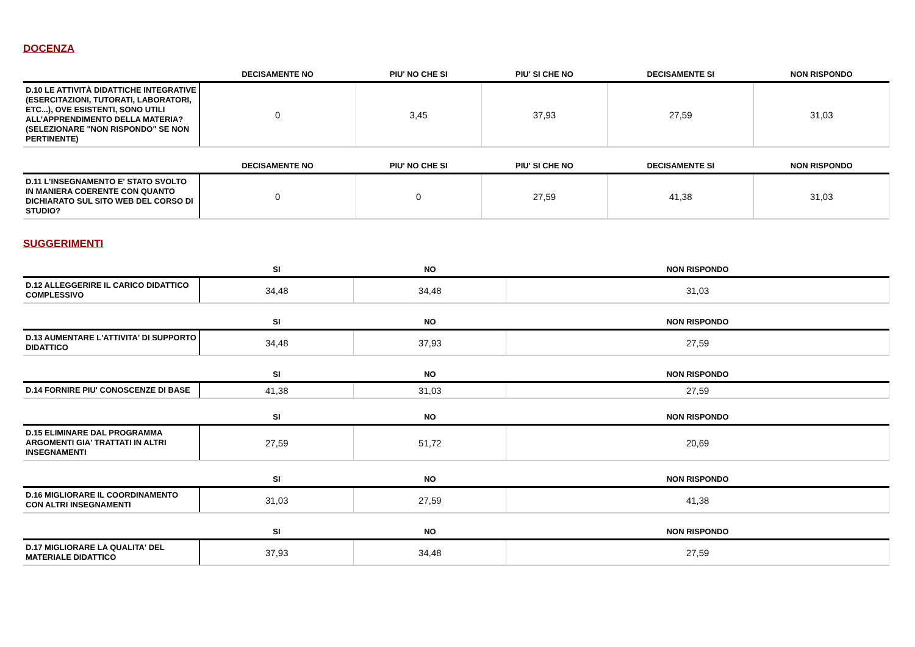DOCENZA
| | DECISAMENTE NO | PIU' NO CHE SI | PIU' SI CHE NO | DECISAMENTE SI | NON RISPONDO |
| --- | --- | --- | --- | --- | --- |
| D.10 LE ATTIVITÀ DIDATTICHE INTEGRATIVE (ESERCITAZIONI, TUTORATI, LABORATORI, ETC...), OVE ESISTENTI, SONO UTILI ALL’APPRENDIMENTO DELLA MATERIA? (SELEZIONARE "NON RISPONDO" SE NON PERTINENTE) | 0 | 3,45 | 37,93 | 27,59 | 31,03 |
| | DECISAMENTE NO | PIU' NO CHE SI | PIU' SI CHE NO | DECISAMENTE SI | NON RISPONDO |
| --- | --- | --- | --- | --- | --- |
| D.11 L'INSEGNAMENTO E' STATO SVOLTO IN MANIERA COERENTE CON QUANTO DICHIARATO SUL SITO WEB DEL CORSO DI STUDIO? | 0 | 0 | 27,59 | 41,38 | 31,03 |
SUGGERIMENTI
| | SI | NO | NON RISPONDO |
| --- | --- | --- | --- |
| D.12 ALLEGGERIRE IL CARICO DIDATTICO COMPLESSIVO | 34,48 | 34,48 | 31,03 |
| | SI | NO | NON RISPONDO |
| --- | --- | --- | --- |
| D.13 AUMENTARE L'ATTIVITA' DI SUPPORTO DIDATTICO | 34,48 | 37,93 | 27,59 |
| | SI | NO | NON RISPONDO |
| --- | --- | --- | --- |
| D.14 FORNIRE PIU' CONOSCENZE DI BASE | 41,38 | 31,03 | 27,59 |
| | SI | NO | NON RISPONDO |
| --- | --- | --- | --- |
| D.15 ELIMINARE DAL PROGRAMMA ARGOMENTI GIA' TRATTATI IN ALTRI INSEGNAMENTI | 27,59 | 51,72 | 20,69 |
| | SI | NO | NON RISPONDO |
| --- | --- | --- | --- |
| D.16 MIGLIORARE IL COORDINAMENTO CON ALTRI INSEGNAMENTI | 31,03 | 27,59 | 41,38 |
| | SI | NO | NON RISPONDO |
| --- | --- | --- | --- |
| D.17 MIGLIORARE LA QUALITA' DEL MATERIALE DIDATTICO | 37,93 | 34,48 | 27,59 |